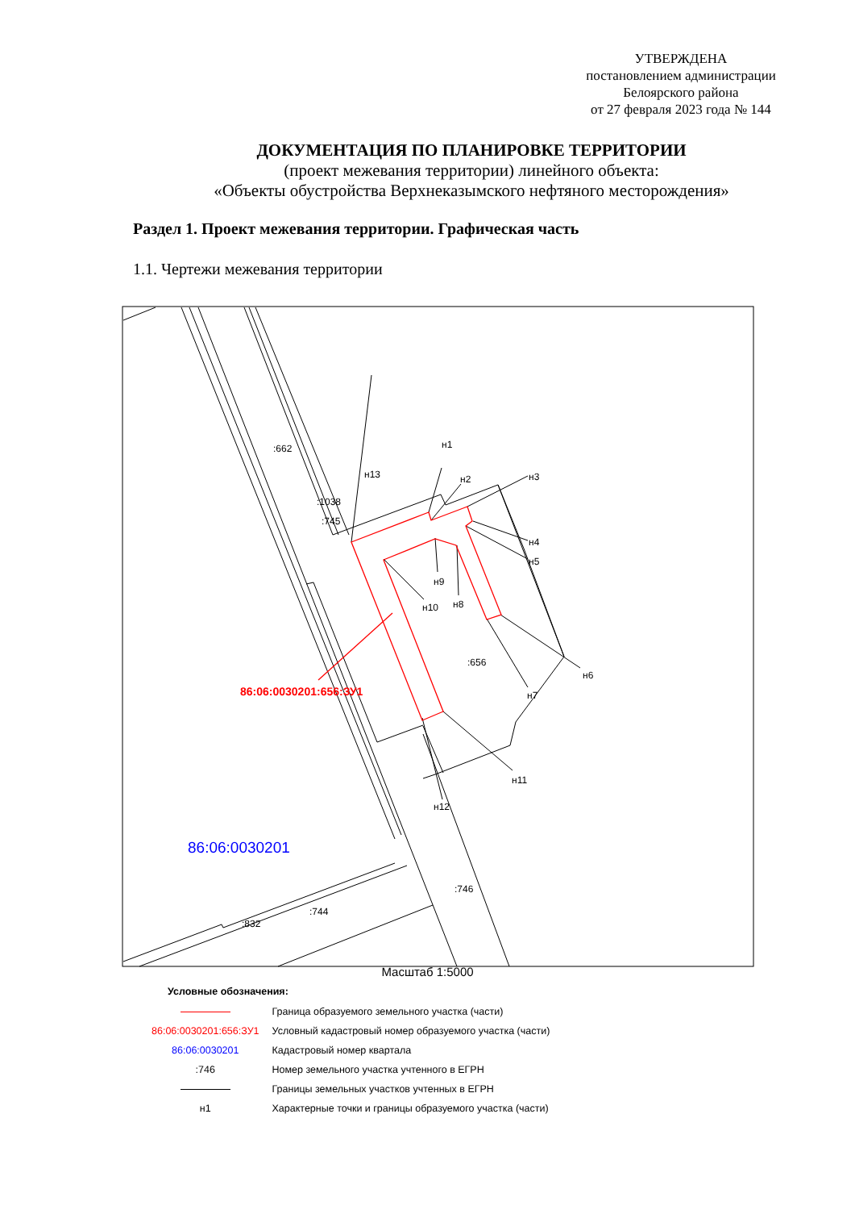УТВЕРЖДЕНА
постановлением администрации
Белоярского района
от 27 февраля 2023 года № 144
ДОКУМЕНТАЦИЯ ПО ПЛАНИРОВКЕ ТЕРРИТОРИИ
(проект межевания территории) линейного объекта:
«Объекты обустройства Верхнеказымского нефтяного месторождения»
Раздел 1. Проект межевания территории. Графическая часть
1.1. Чертежи межевания территории
:662
:1038
:745
н1
н13
н2
н3
н4
н5
н9
н10
н8
:656
н6
н7
н11
н12
:746
:744
:832
86:06:0030201:656:ЗУ1
86:06:0030201
Масштаб 1:5000
Условные обозначения:
| | Граница образуемого земельного участка (части) |
| 86:06:0030201:656:ЗУ1 | Условный кадастровый номер образуемого участка (части) |
| 86:06:0030201 | Кадастровый номер квартала |
| :746 | Номер земельного участка учтенного в ЕГРН |
| | Границы земельных участков учтенных в ЕГРН |
| н1 | Характерные точки и границы образуемого участка (части) |